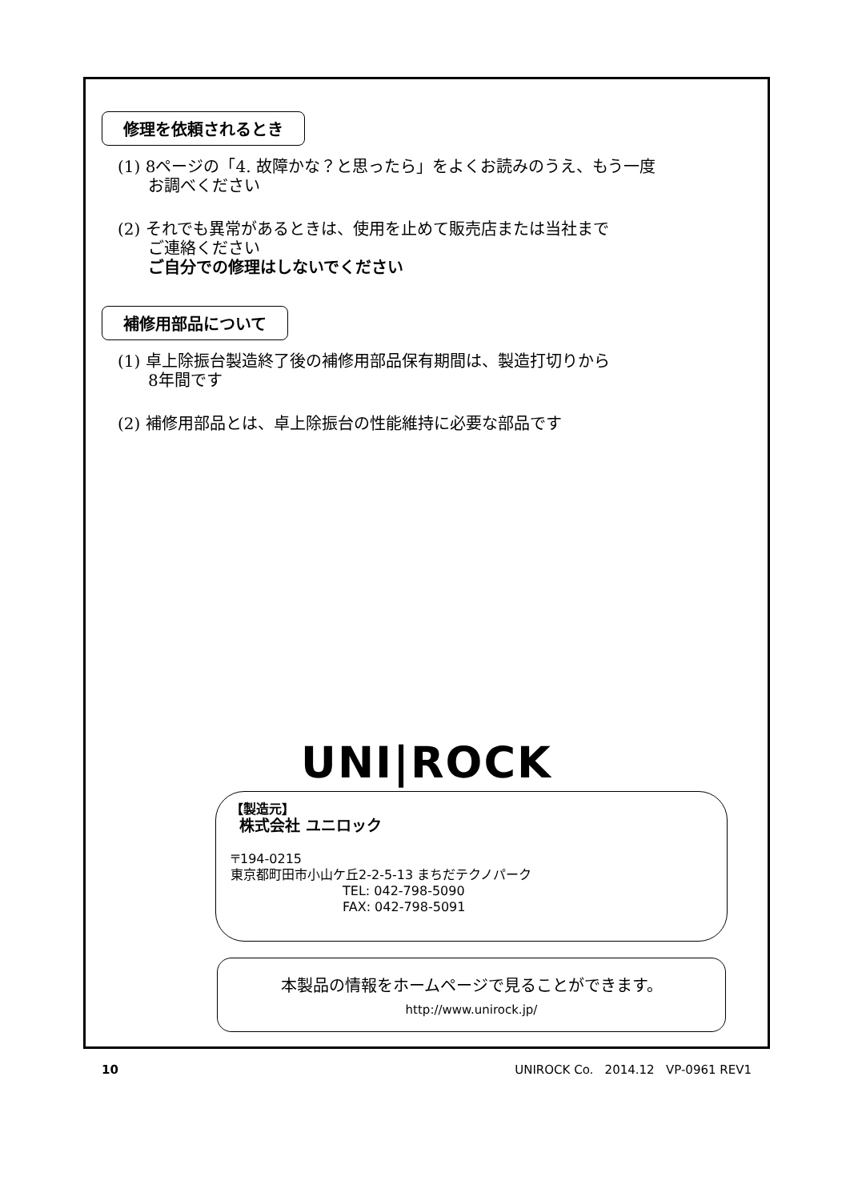修理を依頼されるとき
(1) 8ページの「4. 故障かな？と思ったら」をよくお読みのうえ、もう一度
お調べください
(2) それでも異常があるときは、使用を止めて販売店または当社まで
ご連絡ください
ご自分での修理はしないでください
補修用部品について
(1) 卓上除振台製造終了後の補修用部品保有期間は、製造打切りから
8年間です
(2) 補修用部品とは、卓上除振台の性能維持に必要な部品です
UNI|ROCK
【製造元】
株式会社 ユニロック
〒194-0215
東京都町田市小山ケ丘2-2-5-13 まちだテクノパーク
TEL: 042-798-5090
FAX: 042-798-5091
本製品の情報をホームページで見ることができます。
http://www.unirock.jp/
10 UNIROCK Co. 2014.12 VP-0961 REV1